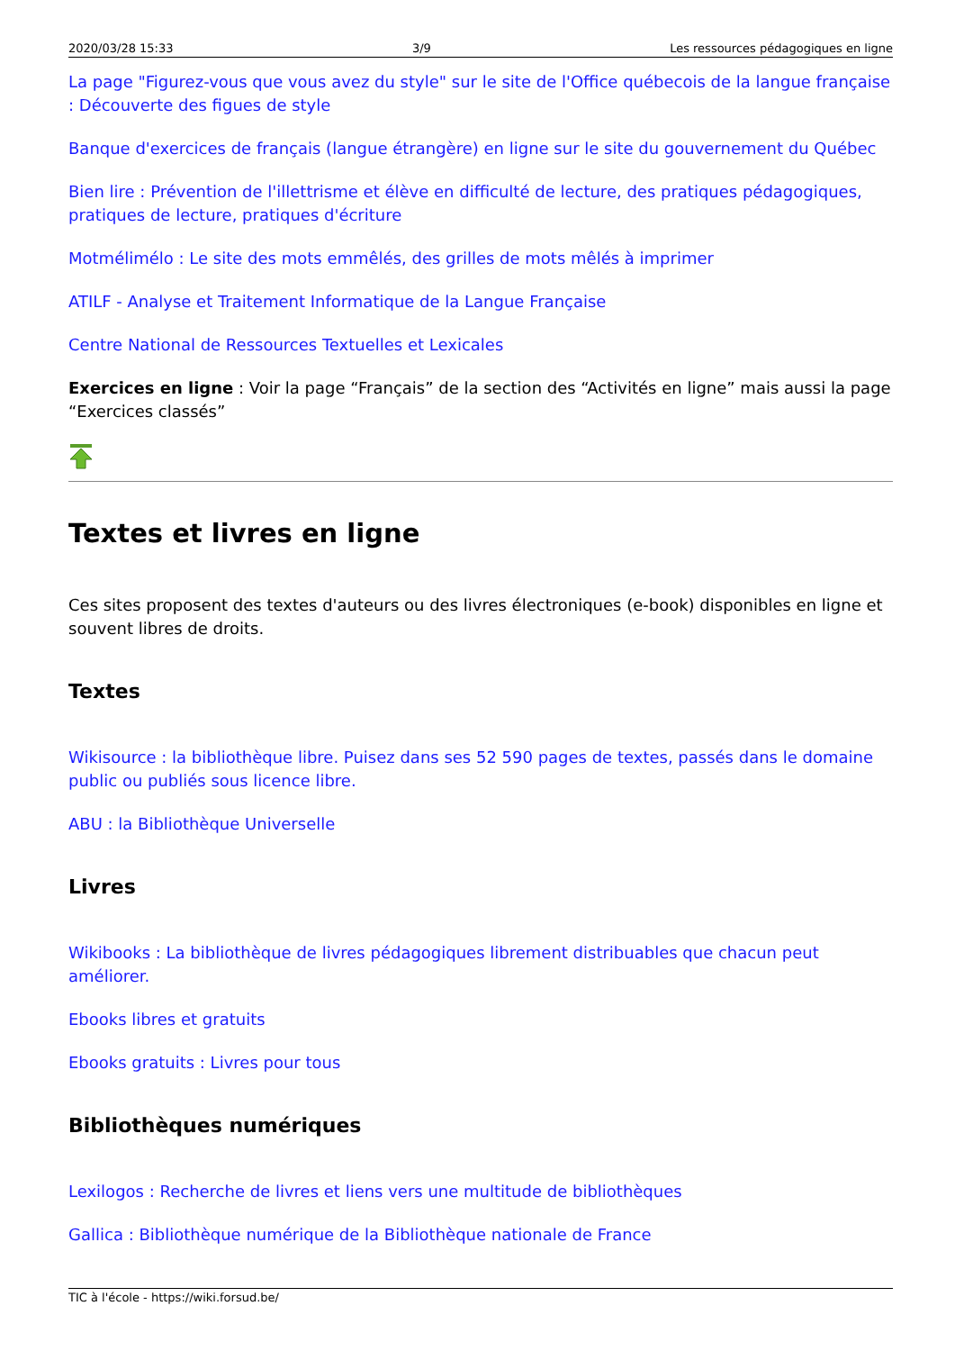2020/03/28 15:33 3/9 Les ressources pédagogiques en ligne
La page "Figurez-vous que vous avez du style" sur le site de l'Office québecois de la langue française : Découverte des figues de style
Banque d'exercices de français (langue étrangère) en ligne sur le site du gouvernement du Québec
Bien lire : Prévention de l'illettrisme et élève en difficulté de lecture, des pratiques pédagogiques, pratiques de lecture, pratiques d'écriture
Motmélimélo : Le site des mots emmêlés, des grilles de mots mêlés à imprimer
ATILF - Analyse et Traitement Informatique de la Langue Française
Centre National de Ressources Textuelles et Lexicales
Exercices en ligne : Voir la page “Français” de la section des “Activités en ligne” mais aussi la page “Exercices classés”
Textes et livres en ligne
Ces sites proposent des textes d'auteurs ou des livres électroniques (e-book) disponibles en ligne et souvent libres de droits.
Textes
Wikisource : la bibliothèque libre. Puisez dans ses 52 590 pages de textes, passés dans le domaine public ou publiés sous licence libre.
ABU : la Bibliothèque Universelle
Livres
Wikibooks : La bibliothèque de livres pédagogiques librement distribuables que chacun peut améliorer.
Ebooks libres et gratuits
Ebooks gratuits : Livres pour tous
Bibliothèques numériques
Lexilogos : Recherche de livres et liens vers une multitude de bibliothèques
Gallica : Bibliothèque numérique de la Bibliothèque nationale de France
TIC à l'école - https://wiki.forsud.be/